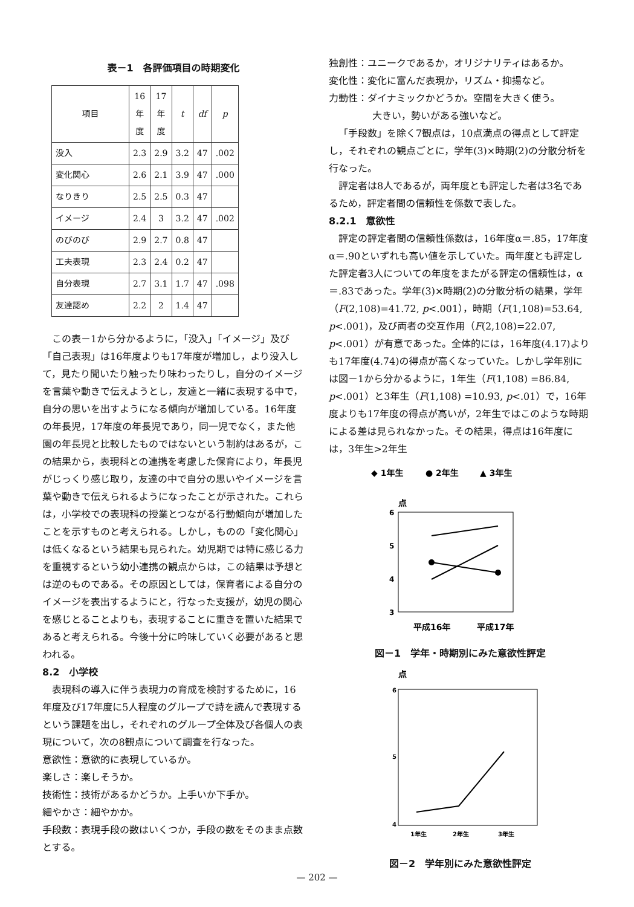表－1　各評価項目の時期変化
| 項目 | 16 年 度 | 17 年 度 | t | df | p |
| --- | --- | --- | --- | --- | --- |
| 没入 | 2.3 | 2.9 | 3.2 | 47 | .002 |
| 変化関心 | 2.6 | 2.1 | 3.9 | 47 | .000 |
| なりきり | 2.5 | 2.5 | 0.3 | 47 | |
| イメージ | 2.4 | 3 | 3.2 | 47 | .002 |
| のびのび | 2.9 | 2.7 | 0.8 | 47 | |
| 工夫表現 | 2.3 | 2.4 | 0.2 | 47 | |
| 自分表現 | 2.7 | 3.1 | 1.7 | 47 | .098 |
| 友達認め | 2.2 | 2 | 1.4 | 47 | |
この表－1から分かるように，「没入」「イメージ」及び「自己表現」は16年度よりも17年度が増加し，より没入して，見たり聞いたり触ったり味わったりし，自分のイメージを言葉や動きで伝えようとし，友達と一緒に表現する中で，自分の思いを出すようになる傾向が増加している。16年度の年長児，17年度の年長児であり，同一児でなく，また他園の年長児と比較したものではないという制約はあるが，この結果から，表現科との連携を考慮した保育により，年長児がじっくり感じ取り，友達の中で自分の思いやイメージを言葉や動きで伝えられるようになったことが示された。これらは，小学校での表現科の授業とつながる行動傾向が増加したことを示すものと考えられる。しかし，ものの「変化関心」は低くなるという結果も見られた。幼児期では特に感じる力を重視するという幼小連携の観点からは，この結果は予想とは逆のものである。その原因としては，保育者による自分のイメージを表出するようにと，行なった支援が，幼児の関心を感じとることよりも，表現することに重きを置いた結果であると考えられる。今後十分に吟味していく必要があると思われる。
8.2　小学校
表現科の導入に伴う表現力の育成を検討するために，16年度及び17年度に5人程度のグループで詩を読んで表現するという課題を出し，それぞれのグループ全体及び各個人の表現について，次の8観点について調査を行なった。
意欲性：意欲的に表現しているか。
楽しさ：楽しそうか。
技術性：技術があるかどうか。上手いか下手か。
細やかさ：細やかか。
手段数：表現手段の数はいくつか，手段の数をそのまま点数とする。
独創性：ユニークであるか，オリジナリティはあるか。
変化性：変化に富んだ表現か，リズム・抑揚など。
力動性：ダイナミックかどうか。空間を大きく使う。
大きい，勢いがある強いなど。
「手段数」を除く7観点は，10点満点の得点として評定し，それぞれの観点ごとに，学年(3)×時期(2)の分散分析を行なった。
評定者は8人であるが，両年度とも評定した者は3名であるため，評定者間の信頼性を係数で表した。
8.2.1　意欲性
評定の評定者間の信頼性係数は，16年度α＝.85，17年度α＝.90といずれも高い値を示していた。両年度とも評定した評定者3人についての年度をまたがる評定の信頼性は，α＝.83であった。学年(3)×時期(2)の分散分析の結果，学年（F(2,108)=41.72, p<.001），時期（F(1,108)=53.64, p<.001)，及び両者の交互作用（F(2,108)=22.07, p<.001）が有意であった。全体的には，16年度(4.17)よりも17年度(4.74)の得点が高くなっていた。しかし学年別には図－1から分かるように，1年生（F(1,108) =86.84, p<.001）と3年生（F(1,108) =10.93, p<.01）で，16年度よりも17年度の得点が高いが，2年生ではこのような時期による差は見られなかった。その結果，得点は16年度には，3年生>2年生
◆ 1年生
● 2年生
▲ 3年生
点
6
5
4
3
平成16年
平成17年
図－1　学年・時期別にみた意欲性評定
点
6
5
4
1年生
2年生
3年生
図－2　学年別にみた意欲性評定
— 202 —